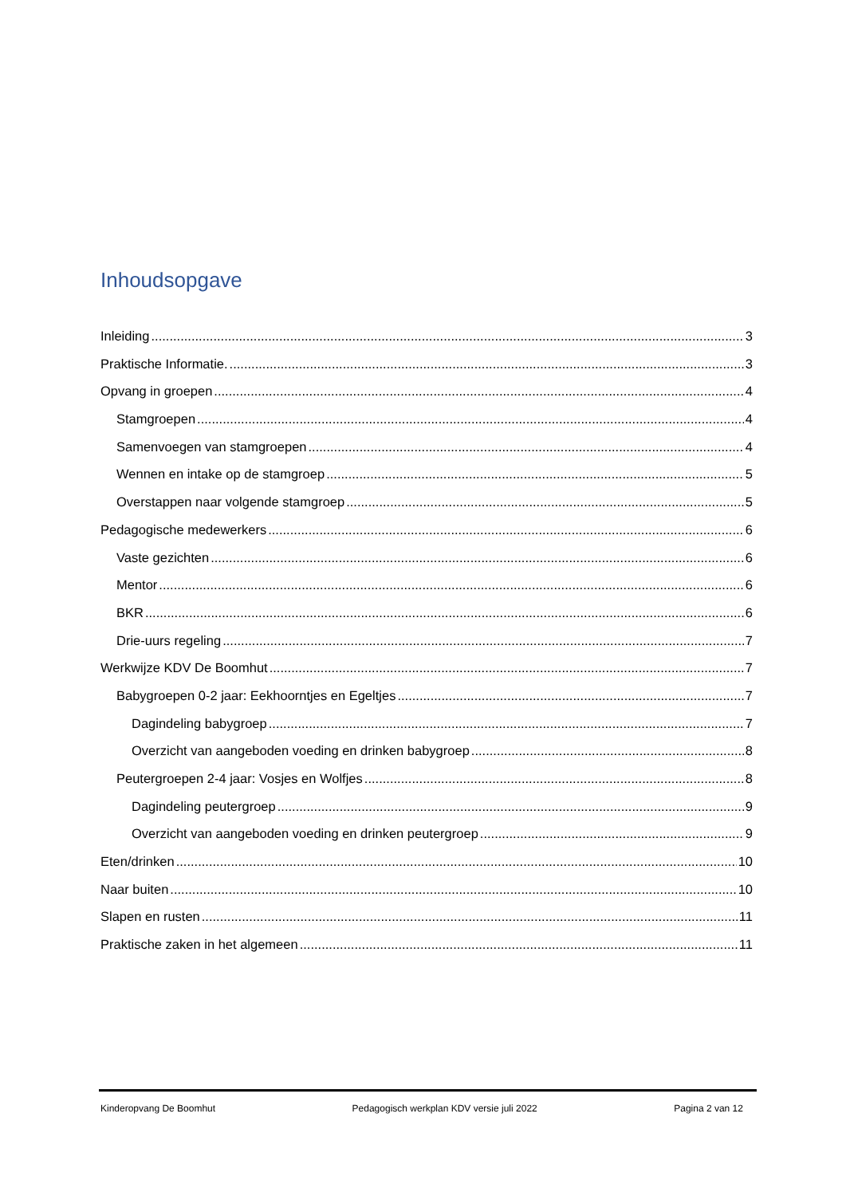Inhoudsopgave
Inleiding 3
Praktische Informatie. 3
Opvang in groepen 4
Stamgroepen 4
Samenvoegen van stamgroepen 4
Wennen en intake op de stamgroep 5
Overstappen naar volgende stamgroep 5
Pedagogische medewerkers 6
Vaste gezichten 6
Mentor 6
BKR 6
Drie-uurs regeling 7
Werkwijze KDV De Boomhut 7
Babygroepen 0-2 jaar: Eekhoorntjes en Egeltjes 7
Dagindeling babygroep 7
Overzicht van aangeboden voeding en drinken babygroep 8
Peutergroepen 2-4 jaar: Vosjes en Wolfjes 8
Dagindeling peutergroep 9
Overzicht van aangeboden voeding en drinken peutergroep 9
Eten/drinken 10
Naar buiten 10
Slapen en rusten 11
Praktische zaken in het algemeen 11
Kinderopvang De Boomhut Pedagogisch werkplan KDV versie juli 2022 Pagina 2 van 12